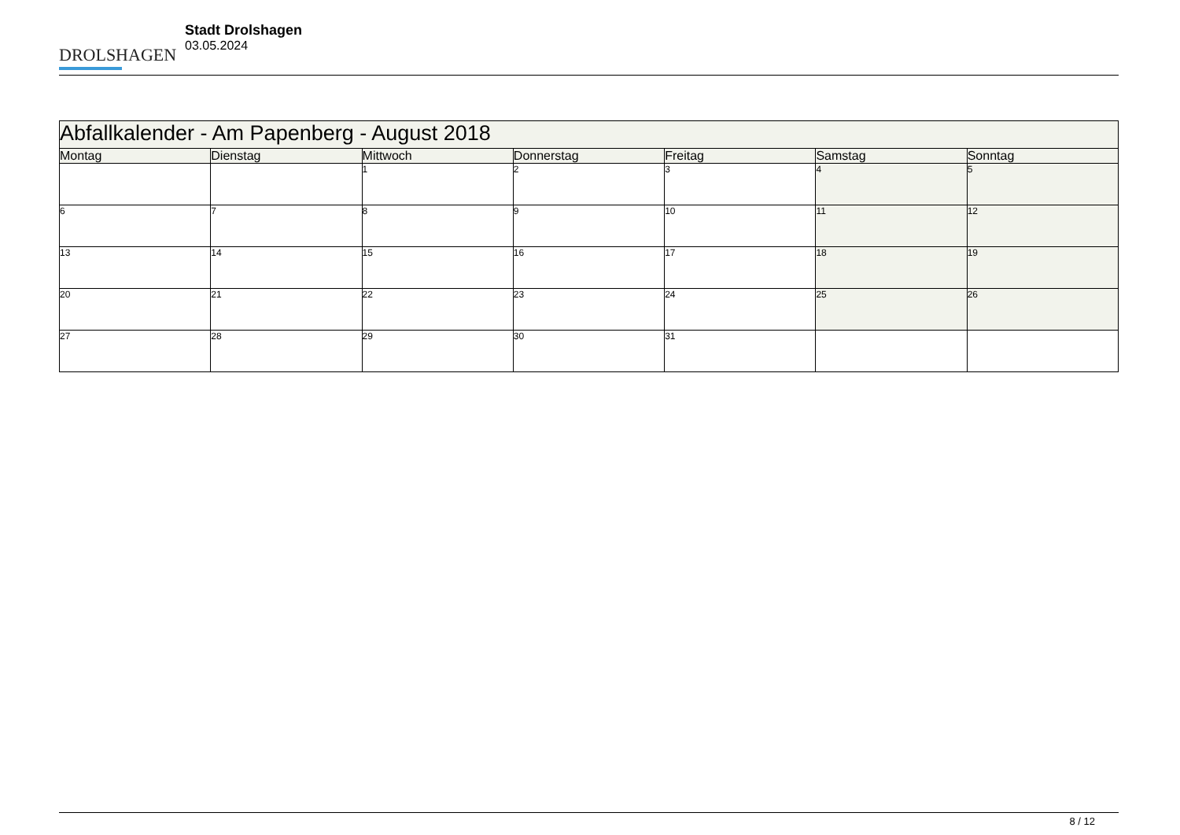DROLSHAGEN
Stadt Drolshagen
03.05.2024
| Abfallkalender - Am Papenberg - August 2018 | | | | | | |
| --- | --- | --- | --- | --- | --- | --- |
| Montag | Dienstag | Mittwoch | Donnerstag | Freitag | Samstag | Sonntag |
| | | 1 | 2 | 3 | 4 | 5 |
| 6 | 7 | 8 | 9 | 10 | 11 | 12 |
| 13 | 14 | 15 | 16 | 17 | 18 | 19 |
| 20 | 21 | 22 | 23 | 24 | 25 | 26 |
| 27 | 28 | 29 | 30 | 31 | | |
8 / 12